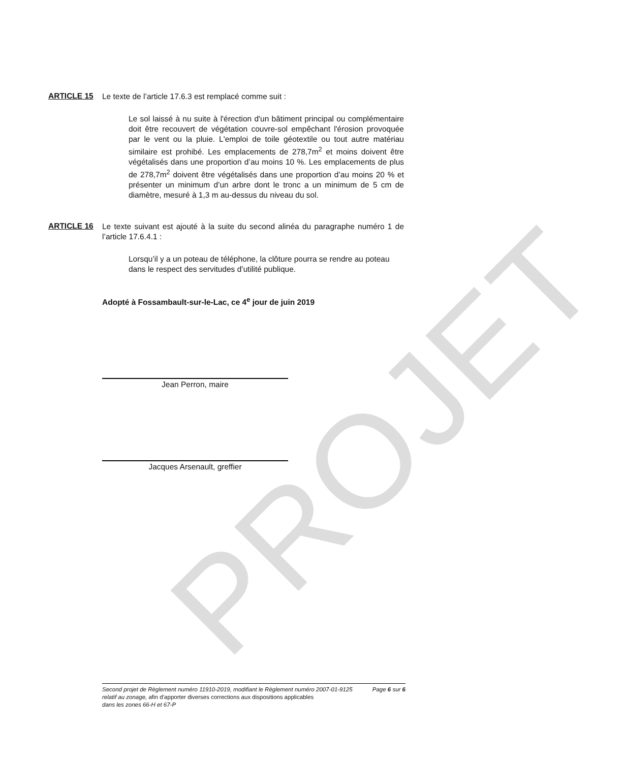PROJET
ARTICLE 15
Le texte de l’article 17.6.3 est remplacé comme suit :
Le sol laissé à nu suite à l'érection d'un bâtiment principal ou complémentaire doit être recouvert de végétation couvre-sol empêchant l'érosion provoquée par le vent ou la pluie. L'emploi de toile géotextile ou tout autre matériau similaire est prohibé. Les emplacements de 278,7m<sup>2</sup> et moins doivent être végétalisés dans une proportion d’au moins 10 %. Les emplacements de plus de 278,7m<sup>2</sup> doivent être végétalisés dans une proportion d’au moins 20 % et présenter un minimum d’un arbre dont le tronc a un minimum de 5 cm de diamètre, mesuré à 1,3 m au-dessus du niveau du sol.
ARTICLE 16
Le texte suivant est ajouté à la suite du second alinéa du paragraphe numéro 1 de l’article 17.6.4.1 :
Lorsqu’il y a un poteau de téléphone, la clôture pourra se rendre au poteau dans le respect des servitudes d’utilité publique.
Adopté à Fossambault-sur-le-Lac, ce 4<sup>e</sup> jour de juin 2019
Jean Perron, maire
Jacques Arsenault, greffier
Page 6 sur 6 Second projet de Règlement numéro 11910-2019, modifiant le Règlement numéro 2007-01-9125
relatif au zonage, afin d’apporter diverses corrections aux dispositions applicables
dans les zones 66-H et 67-P